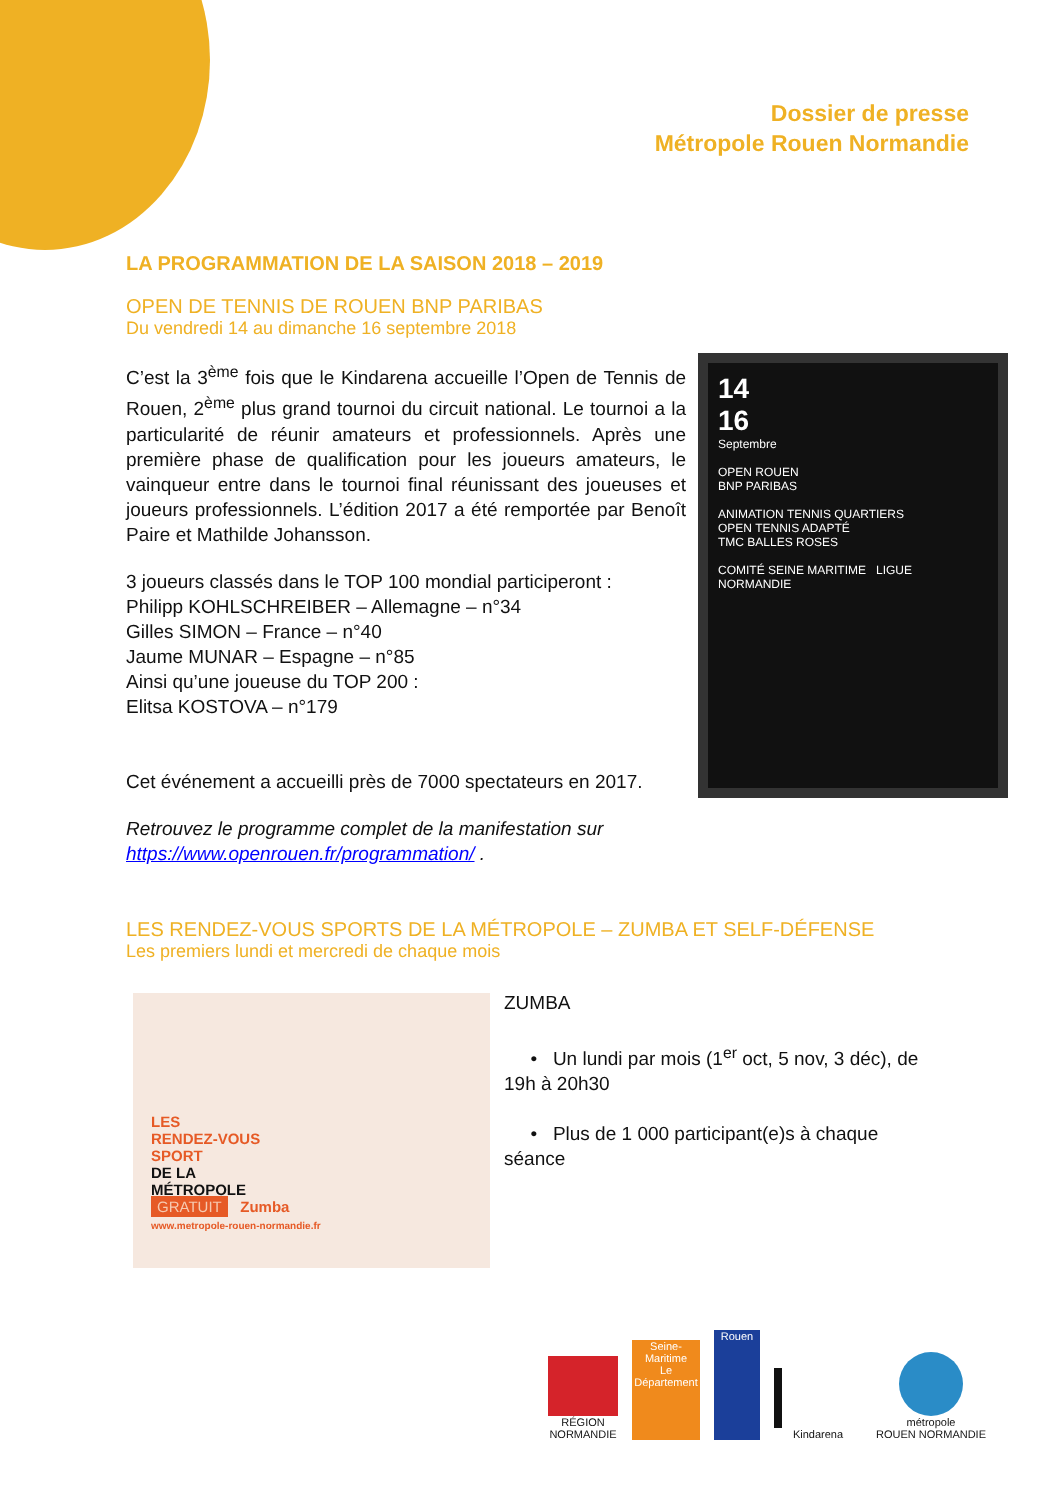Dossier de presse
Métropole Rouen Normandie
LA PROGRAMMATION DE LA SAISON 2018 – 2019
OPEN DE TENNIS DE ROUEN BNP PARIBAS
Du vendredi 14 au dimanche 16 septembre 2018
C’est la 3<sup>ème</sup> fois que le Kindarena accueille l’Open de Tennis de Rouen, 2<sup>ème</sup> plus grand tournoi du circuit national. Le tournoi a la particularité de réunir amateurs et professionnels. Après une première phase de qualification pour les joueurs amateurs, le vainqueur entre dans le tournoi final réunissant des joueuses et joueurs professionnels. L’édition 2017 a été remportée par Benoît Paire et Mathilde Johansson.
3 joueurs classés dans le TOP 100 mondial participeront :
Philipp KOHLSCHREIBER – Allemagne – n°34
Gilles SIMON – France – n°40
Jaume MUNAR – Espagne – n°85
Ainsi qu’une joueuse du TOP 200 :
Elitsa KOSTOVA – n°179
Cet événement a accueilli près de 7000 spectateurs en 2017.
Retrouvez le programme complet de la manifestation sur https://www.openrouen.fr/programmation/ .
14
16
Septembre
OPEN ROUEN
BNP PARIBAS
ANIMATION TENNIS QUARTIERS
OPEN TENNIS ADAPTÉ
TMC BALLES ROSES
COMITÉ SEINE MARITIME LIGUE NORMANDIE
LES RENDEZ-VOUS SPORTS DE LA MÉTROPOLE – ZUMBA ET SELF-DÉFENSE
Les premiers lundi et mercredi de chaque mois
LES
RENDEZ-VOUS
SPORT
DE LA
MÉTROPOLE
GRATUIT Zumba
www.metropole-rouen-normandie.fr
ZUMBA
• Un lundi par mois (1<sup>er</sup> oct, 5 nov, 3 déc), de 19h à 20h30
• Plus de 1 000 participant(e)s à chaque séance
RÉGION
NORMANDIE
Seine-Maritime
Le Département
Rouen
Kindarena
métropole
ROUEN NORMANDIE